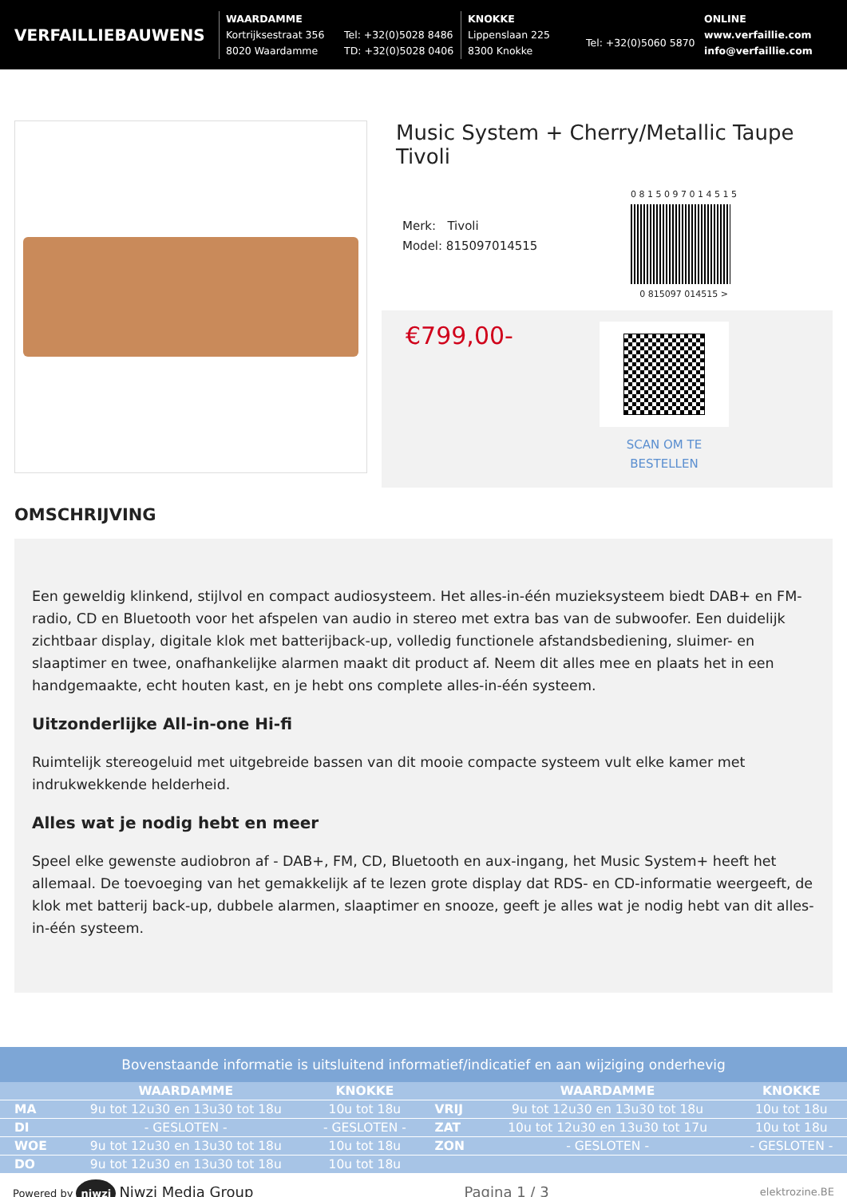VERFAILLIEBAUWENS
WAARDAMME
Kortrijksestraat 356
8020 Waardamme
Tel: +32(0)5028 8486
TD: +32(0)5028 0406
KNOKKE
Lippenslaan 225
8300 Knokke
Tel: +32(0)5060 5870
ONLINE
www.verfaillie.com
info@verfaillie.com
Music System + Cherry/Metallic Taupe Tivoli
Merk: Tivoli
Model: 815097014515
0 8 1 5 0 9 7 0 1 4 5 1 5
0 815097 014515 >
€799,00-
SCAN OM TE
BESTELLEN
OMSCHRIJVING
Een geweldig klinkend, stijlvol en compact audiosysteem. Het alles-in-één muzieksysteem biedt DAB+ en FM-radio, CD en Bluetooth voor het afspelen van audio in stereo met extra bas van de subwoofer. Een duidelijk zichtbaar display, digitale klok met batterijback-up, volledig functionele afstandsbediening, sluimer- en slaaptimer en twee, onafhankelijke alarmen maakt dit product af. Neem dit alles mee en plaats het in een handgemaakte, echt houten kast, en je hebt ons complete alles-in-één systeem.
Uitzonderlijke All-in-one Hi-fi
Ruimtelijk stereogeluid met uitgebreide bassen van dit mooie compacte systeem vult elke kamer met indrukwekkende helderheid.
Alles wat je nodig hebt en meer
Speel elke gewenste audiobron af - DAB+, FM, CD, Bluetooth en aux-ingang, het Music System+ heeft het allemaal. De toevoeging van het gemakkelijk af te lezen grote display dat RDS- en CD-informatie weergeeft, de klok met batterij back-up, dubbele alarmen, slaaptimer en snooze, geeft je alles wat je nodig hebt van dit alles-in-één systeem.
Bovenstaande informatie is uitsluitend informatief/indicatief en aan wijziging onderhevig
| | WAARDAMME | KNOKKE | | WAARDAMME | KNOKKE |
| --- | --- | --- | --- | --- | --- |
| MA | 9u tot 12u30 en 13u30 tot 18u | 10u tot 18u | VRIJ | 9u tot 12u30 en 13u30 tot 18u | 10u tot 18u |
| DI | - GESLOTEN - | - GESLOTEN - | ZAT | 10u tot 12u30 en 13u30 tot 17u | 10u tot 18u |
| WOE | 9u tot 12u30 en 13u30 tot 18u | 10u tot 18u | ZON | - GESLOTEN - | - GESLOTEN - |
| DO | 9u tot 12u30 en 13u30 tot 18u | 10u tot 18u | | | |
Powered by niwzi Niwzi Media Group
Pagina 1 / 3
elektrozine.BE